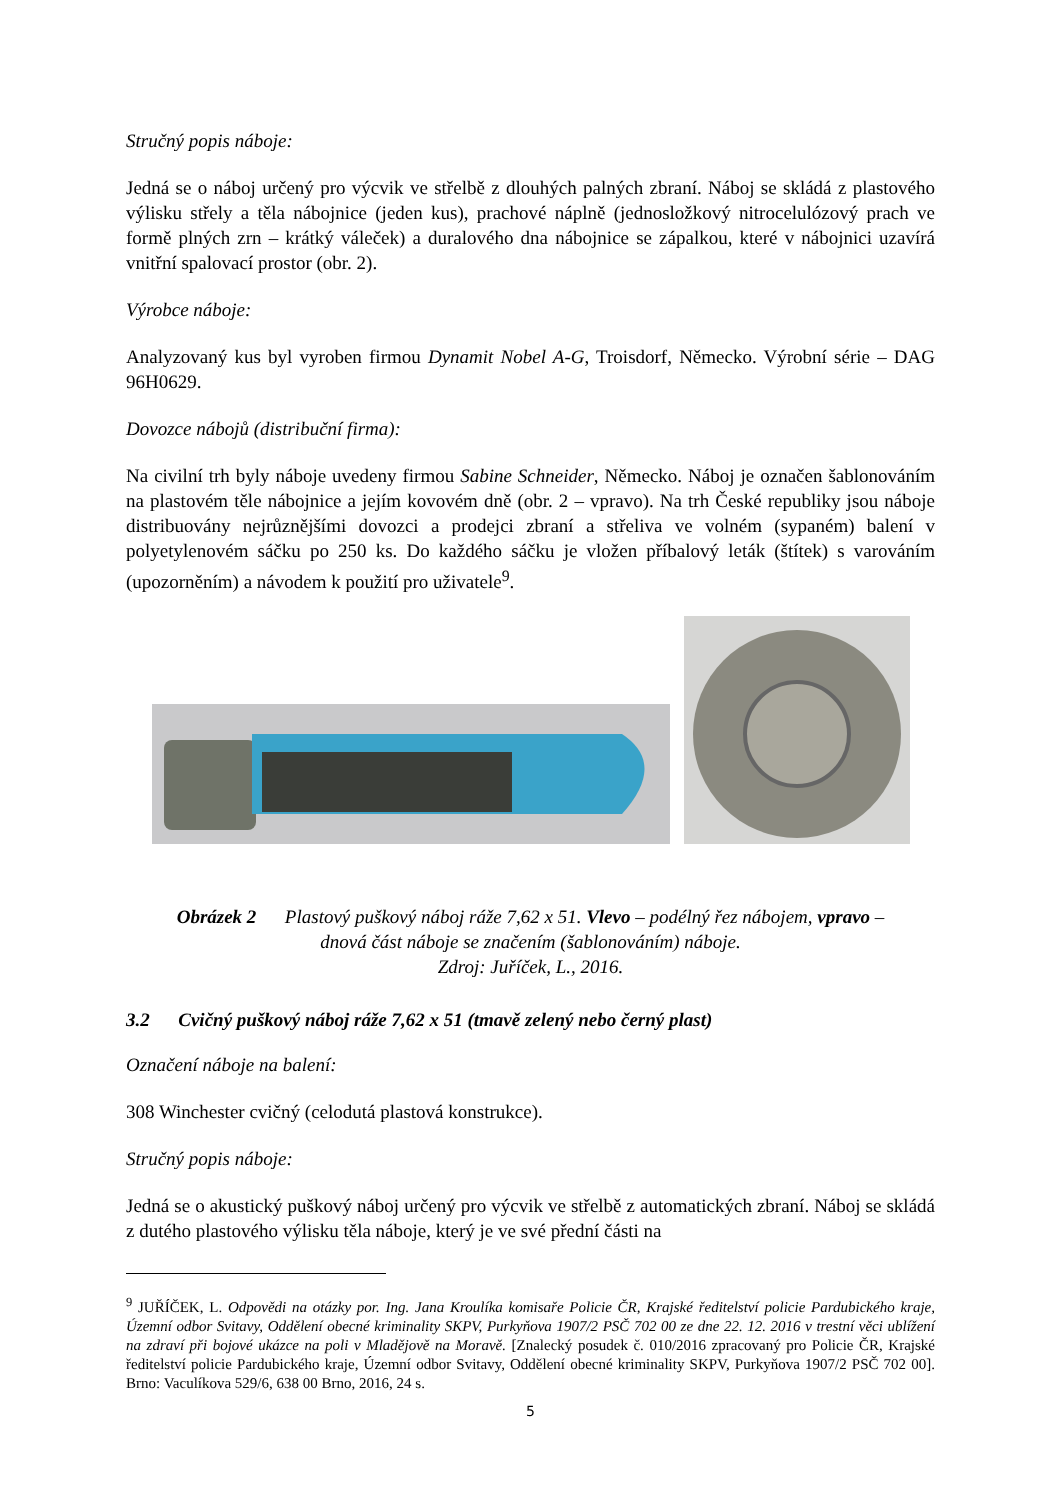Stručný popis náboje:
Jedná se o náboj určený pro výcvik ve střelbě z dlouhých palných zbraní. Náboj se skládá z plastového výlisku střely a těla nábojnice (jeden kus), prachové náplně (jednosložkový nitrocelulózový prach ve formě plných zrn – krátký váleček) a duralového dna nábojnice se zápalkou, které v nábojnici uzavírá vnitřní spalovací prostor (obr. 2).
Výrobce náboje:
Analyzovaný kus byl vyroben firmou Dynamit Nobel A-G, Troisdorf, Německo. Výrobní série – DAG 96H0629.
Dovozce nábojů (distribuční firma):
Na civilní trh byly náboje uvedeny firmou Sabine Schneider, Německo. Náboj je označen šablonováním na plastovém těle nábojnice a jejím kovovém dně (obr. 2 – vpravo). Na trh České republiky jsou náboje distribuovány nejrůznějšími dovozci a prodejci zbraní a střeliva ve volném (sypaném) balení v polyetylenovém sáčku po 250 ks. Do každého sáčku je vložen příbalový leták (štítek) s varováním (upozorněním) a návodem k použití pro uživatele<sup>9</sup>.
Obrázek 2 Plastový puškový náboj ráže 7,62 x 51. Vlevo – podélný řez nábojem, vpravo –
dnová část náboje se značením (šablonováním) náboje.
Zdroj: Juříček, L., 2016.
3.2 Cvičný puškový náboj ráže 7,62 x 51 (tmavě zelený nebo černý plast)
Označení náboje na balení:
308 Winchester cvičný (celodutá plastová konstrukce).
Stručný popis náboje:
Jedná se o akustický puškový náboj určený pro výcvik ve střelbě z automatických zbraní. Náboj se skládá z dutého plastového výlisku těla náboje, který je ve své přední části na
<sup>9</sup> JUŘÍČEK, L. Odpovědi na otázky por. Ing. Jana Kroulíka komisaře Policie ČR, Krajské ředitelství policie Pardubického kraje, Územní odbor Svitavy, Oddělení obecné kriminality SKPV, Purkyňova 1907/2 PSČ 702 00 ze dne 22. 12. 2016 v trestní věci ublížení na zdraví při bojové ukázce na poli v Mladějově na Moravě. [Znalecký posudek č. 010/2016 zpracovaný pro Policie ČR, Krajské ředitelství policie Pardubického kraje, Územní odbor Svitavy, Oddělení obecné kriminality SKPV, Purkyňova 1907/2 PSČ 702 00]. Brno: Vaculíkova 529/6, 638 00 Brno, 2016, 24 s.
5